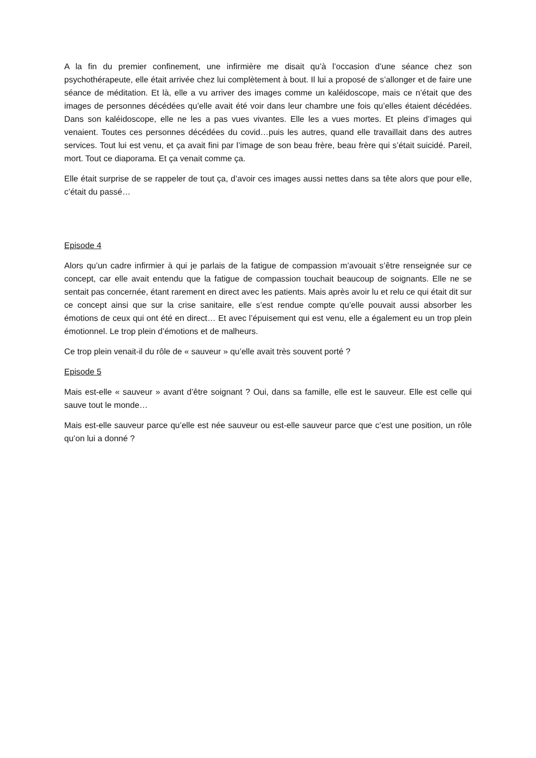A la fin du premier confinement, une infirmière me disait qu’à l’occasion d’une séance chez son psychothérapeute, elle était arrivée chez lui complètement à bout. Il lui a proposé de s’allonger et de faire une séance de méditation. Et là, elle a vu arriver des images comme un kaléidoscope, mais ce n’était que des images de personnes décédées qu’elle avait été voir dans leur chambre une fois qu’elles étaient décédées. Dans son kaléidoscope, elle ne les a pas vues vivantes. Elle les a vues mortes. Et pleins d’images qui venaient. Toutes ces personnes décédées du covid…puis les autres, quand elle travaillait dans des autres services. Tout lui est venu, et ça avait fini par l’image de son beau frère, beau frère qui s’était suicidé. Pareil, mort. Tout ce diaporama. Et ça venait comme ça.
Elle était surprise de se rappeler de tout ça, d’avoir ces images aussi nettes dans sa tête alors que pour elle, c’était du passé…
Episode 4
Alors qu’un cadre infirmier à qui je parlais de la fatigue de compassion m’avouait s’être renseignée sur ce concept, car elle avait entendu que la fatigue de compassion touchait beaucoup de soignants. Elle ne se sentait pas concernée, étant rarement en direct avec les patients. Mais après avoir lu et relu ce qui était dit sur ce concept ainsi que sur la crise sanitaire, elle s’est rendue compte qu’elle pouvait aussi absorber les émotions de ceux qui ont été en direct… Et avec l’épuisement qui est venu, elle a également eu un trop plein émotionnel. Le trop plein d’émotions et de malheurs.
Ce trop plein venait-il du rôle de « sauveur » qu’elle avait très souvent porté ?
Episode 5
Mais est-elle « sauveur » avant d’être soignant ? Oui, dans sa famille, elle est le sauveur. Elle est celle qui sauve tout le monde…
Mais est-elle sauveur parce qu’elle est née sauveur ou est-elle sauveur parce que c’est une position, un rôle qu’on lui a donné ?